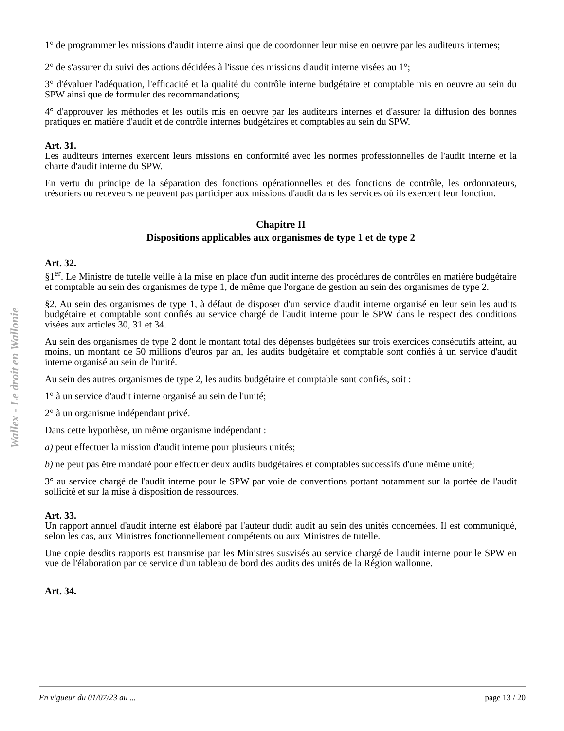Wallex - Le droit en Wallonie
1° de programmer les missions d'audit interne ainsi que de coordonner leur mise en oeuvre par les auditeurs internes;
2° de s'assurer du suivi des actions décidées à l'issue des missions d'audit interne visées au 1°;
3° d'évaluer l'adéquation, l'efficacité et la qualité du contrôle interne budgétaire et comptable mis en oeuvre au sein du SPW ainsi que de formuler des recommandations;
4° d'approuver les méthodes et les outils mis en oeuvre par les auditeurs internes et d'assurer la diffusion des bonnes pratiques en matière d'audit et de contrôle internes budgétaires et comptables au sein du SPW.
Art. 31.
Les auditeurs internes exercent leurs missions en conformité avec les normes professionnelles de l'audit interne et la charte d'audit interne du SPW.
En vertu du principe de la séparation des fonctions opérationnelles et des fonctions de contrôle, les ordonnateurs, trésoriers ou receveurs ne peuvent pas participer aux missions d'audit dans les services où ils exercent leur fonction.
Chapitre II
Dispositions applicables aux organismes de type 1 et de type 2
Art. 32.
§1<sup>er</sup>. Le Ministre de tutelle veille à la mise en place d'un audit interne des procédures de contrôles en matière budgétaire et comptable au sein des organismes de type 1, de même que l'organe de gestion au sein des organismes de type 2.
§2. Au sein des organismes de type 1, à défaut de disposer d'un service d'audit interne organisé en leur sein les audits budgétaire et comptable sont confiés au service chargé de l'audit interne pour le SPW dans le respect des conditions visées aux articles 30, 31 et 34.
Au sein des organismes de type 2 dont le montant total des dépenses budgétées sur trois exercices consécutifs atteint, au moins, un montant de 50 millions d'euros par an, les audits budgétaire et comptable sont confiés à un service d'audit interne organisé au sein de l'unité.
Au sein des autres organismes de type 2, les audits budgétaire et comptable sont confiés, soit :
1° à un service d'audit interne organisé au sein de l'unité;
2° à un organisme indépendant privé.
Dans cette hypothèse, un même organisme indépendant :
a) peut effectuer la mission d'audit interne pour plusieurs unités;
b) ne peut pas être mandaté pour effectuer deux audits budgétaires et comptables successifs d'une même unité;
3° au service chargé de l'audit interne pour le SPW par voie de conventions portant notamment sur la portée de l'audit sollicité et sur la mise à disposition de ressources.
Art. 33.
Un rapport annuel d'audit interne est élaboré par l'auteur dudit audit au sein des unités concernées. Il est communiqué, selon les cas, aux Ministres fonctionnellement compétents ou aux Ministres de tutelle.
Une copie desdits rapports est transmise par les Ministres susvisés au service chargé de l'audit interne pour le SPW en vue de l'élaboration par ce service d'un tableau de bord des audits des unités de la Région wallonne.
Art. 34.
En vigueur du 01/07/23 au ... page 13 / 20